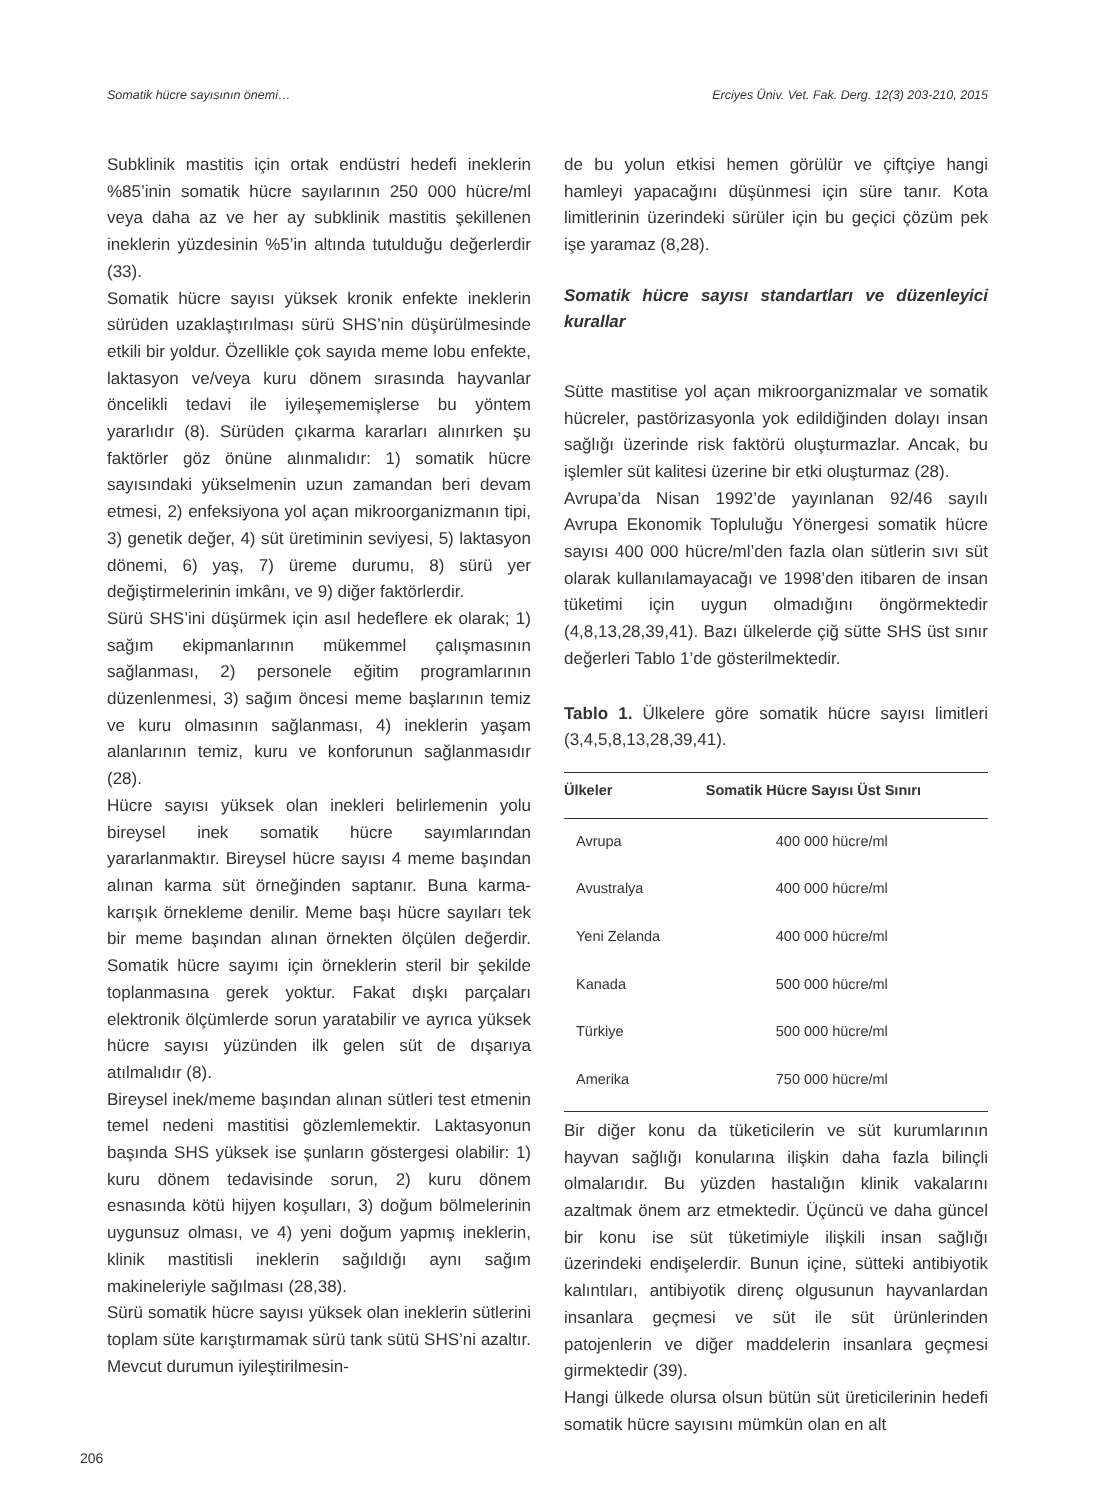Somatik hücre sayısının önemi… Erciyes Üniv. Vet. Fak. Derg. 12(3) 203-210, 2015
Subklinik mastitis için ortak endüstri hedefi ineklerin %85’inin somatik hücre sayılarının 250 000 hücre/ml veya daha az ve her ay subklinik mastitis şekillenen ineklerin yüzdesinin %5’in altında tutulduğu değerlerdir (33).
Somatik hücre sayısı yüksek kronik enfekte ineklerin sürüden uzaklaştırılması sürü SHS’nin düşürülmesinde etkili bir yoldur. Özellikle çok sayıda meme lobu enfekte, laktasyon ve/veya kuru dönem sırasında hayvanlar öncelikli tedavi ile iyileşememişlerse bu yöntem yararlıdır (8). Sürüden çıkarma kararları alınırken şu faktörler göz önüne alınmalıdır: 1) somatik hücre sayısındaki yükselmenin uzun zamandan beri devam etmesi, 2) enfeksiyona yol açan mikroorganizmanın tipi, 3) genetik değer, 4) süt üretiminin seviyesi, 5) laktasyon dönemi, 6) yaş, 7) üreme durumu, 8) sürü yer değiştirmelerinin imkânı, ve 9) diğer faktörlerdir.
Sürü SHS’ini düşürmek için asıl hedeflere ek olarak; 1) sağım ekipmanlarının mükemmel çalışmasının sağlanması, 2) personele eğitim programlarının düzenlenmesi, 3) sağım öncesi meme başlarının temiz ve kuru olmasının sağlanması, 4) ineklerin yaşam alanlarının temiz, kuru ve konforunun sağlanmasıdır (28).
Hücre sayısı yüksek olan inekleri belirlemenin yolu bireysel inek somatik hücre sayımlarından yararlanmaktır. Bireysel hücre sayısı 4 meme başından alınan karma süt örneğinden saptanır. Buna karma-karışık örnekleme denilir. Meme başı hücre sayıları tek bir meme başından alınan örnekten ölçülen değerdir. Somatik hücre sayımı için örneklerin steril bir şekilde toplanmasına gerek yoktur. Fakat dışkı parçaları elektronik ölçümlerde sorun yaratabilir ve ayrıca yüksek hücre sayısı yüzünden ilk gelen süt de dışarıya atılmalıdır (8).
Bireysel inek/meme başından alınan sütleri test etmenin temel nedeni mastitisi gözlemlemektir. Laktasyonun başında SHS yüksek ise şunların göstergesi olabilir: 1) kuru dönem tedavisinde sorun, 2) kuru dönem esnasında kötü hijyen koşulları, 3) doğum bölmelerinin uygunsuz olması, ve 4) yeni doğum yapmış ineklerin, klinik mastitisli ineklerin sağıldığı aynı sağım makineleriyle sağılması (28,38).
Sürü somatik hücre sayısı yüksek olan ineklerin sütlerini toplam süte karıştırmamak sürü tank sütü SHS’ni azaltır. Mevcut durumun iyileştirilmesin-
de bu yolun etkisi hemen görülür ve çiftçiye hangi hamleyi yapacağını düşünmesi için süre tanır. Kota limitlerinin üzerindeki sürüler için bu geçici çözüm pek işe yaramaz (8,28).
Somatik hücre sayısı standartları ve düzenleyici kurallar
Sütte mastitise yol açan mikroorganizmalar ve somatik hücreler, pastörizasyonla yok edildiğinden dolayı insan sağlığı üzerinde risk faktörü oluşturmazlar. Ancak, bu işlemler süt kalitesi üzerine bir etki oluşturmaz (28).
Avrupa’da Nisan 1992’de yayınlanan 92/46 sayılı Avrupa Ekonomik Topluluğu Yönergesi somatik hücre sayısı 400 000 hücre/ml’den fazla olan sütlerin sıvı süt olarak kullanılamayacağı ve 1998’den itibaren de insan tüketimi için uygun olmadığını öngörmektedir (4,8,13,28,39,41). Bazı ülkelerde çiğ sütte SHS üst sınır değerleri Tablo 1’de gösterilmektedir.
Tablo 1. Ülkelere göre somatik hücre sayısı limitleri (3,4,5,8,13,28,39,41).
| Ülkeler | Somatik Hücre Sayısı Üst Sınırı |
| --- | --- |
| Avrupa | 400 000 hücre/ml |
| Avustralya | 400 000 hücre/ml |
| Yeni Zelanda | 400 000 hücre/ml |
| Kanada | 500 000 hücre/ml |
| Türkiye | 500 000 hücre/ml |
| Amerika | 750 000 hücre/ml |
Bir diğer konu da tüketicilerin ve süt kurumlarının hayvan sağlığı konularına ilişkin daha fazla bilinçli olmalarıdır. Bu yüzden hastalığın klinik vakalarını azaltmak önem arz etmektedir. Üçüncü ve daha güncel bir konu ise süt tüketimiyle ilişkili insan sağlığı üzerindeki endişelerdir. Bunun içine, sütteki antibiyotik kalıntıları, antibiyotik direnç olgusunun hayvanlardan insanlara geçmesi ve süt ile süt ürünlerinden patojenlerin ve diğer maddelerin insanlara geçmesi girmektedir (39).
Hangi ülkede olursa olsun bütün süt üreticilerinin hedefi somatik hücre sayısını mümkün olan en alt
206